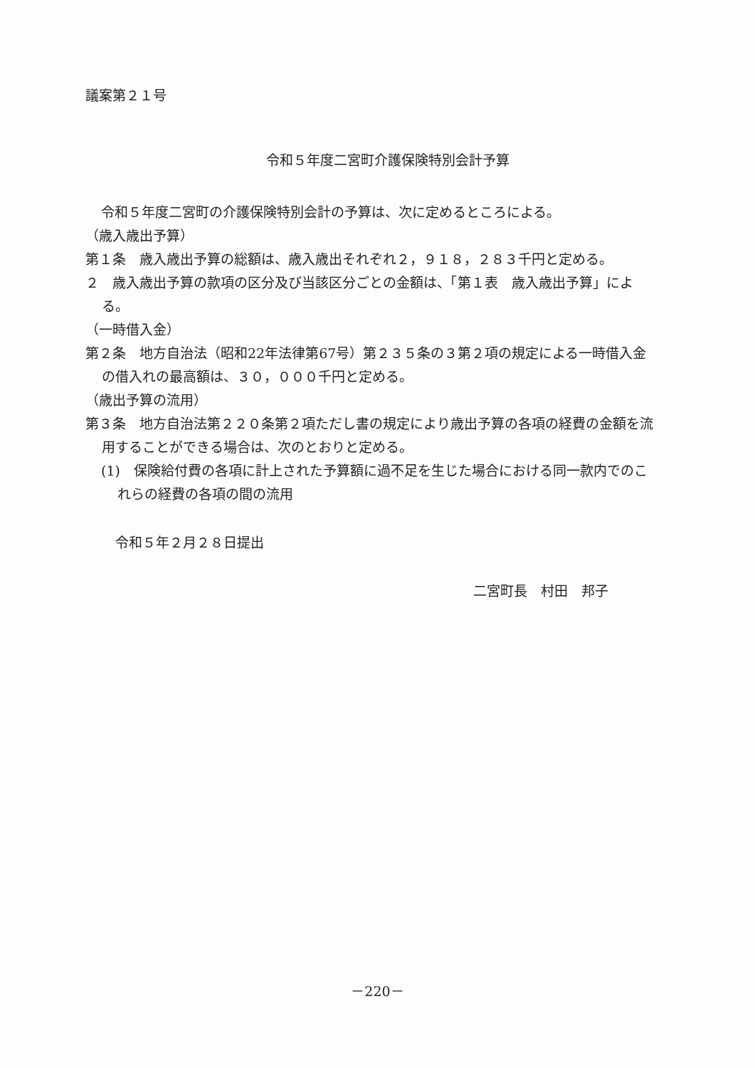議案第２１号
令和５年度二宮町介護保険特別会計予算
令和５年度二宮町の介護保険特別会計の予算は、次に定めるところによる。
（歳入歳出予算）
第１条　歳入歳出予算の総額は、歳入歳出それぞれ２，９１８，２８３千円と定める。
２　歳入歳出予算の款項の区分及び当該区分ごとの金額は、「第１表　歳入歳出予算」による。
（一時借入金）
第２条　地方自治法（昭和22年法律第67号）第２３５条の３第２項の規定による一時借入金の借入れの最高額は、３０，０００千円と定める。
（歳出予算の流用）
第３条　地方自治法第２２０条第２項ただし書の規定により歳出予算の各項の経費の金額を流用することができる場合は、次のとおりと定める。
(1)　保険給付費の各項に計上された予算額に過不足を生じた場合における同一款内でのこれらの経費の各項の間の流用
令和５年２月２８日提出
二宮町長　村田　邦子
－220－